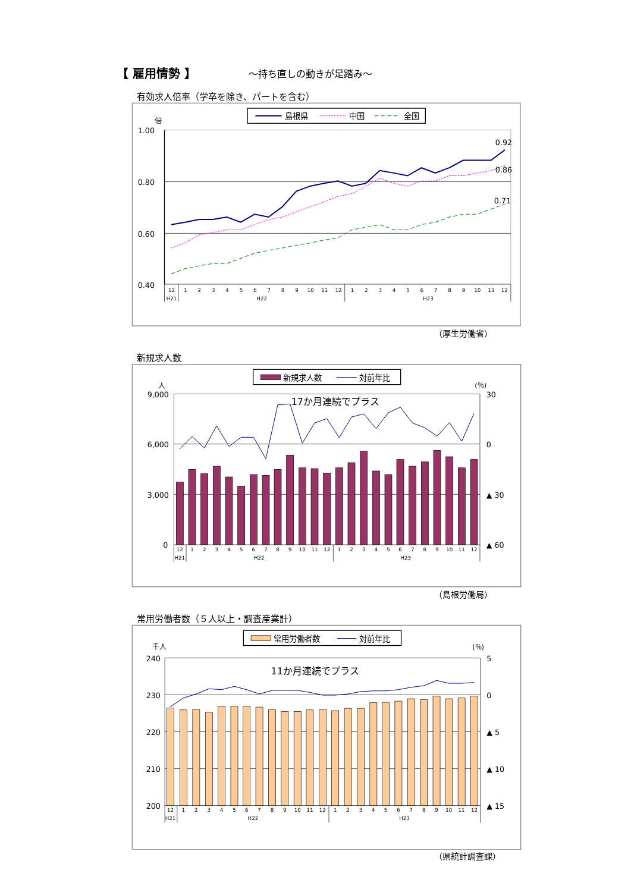【 雇用情勢 】 ～持ち直しの動きが足踏み～
有効求人倍率（学卒を除き、パートを含む）
島根県
中国
全国
倍
1.00
0.80
0.60
0.40
0.92
0.86
0.71
12
1
2
3
4
5
6
7
8
9
10
11
12
1
2
3
4
5
6
7
8
9
10
11
12
H21
H22
H23
（厚生労働省）
新規求人数
新規求人数
対前年比
人
(％)
9,000
6,000
3,000
0
30
0
▲ 30
▲ 60
17か月連続でプラス
12
1
2
3
4
5
6
7
8
9
10
11
12
1
2
3
4
5
6
7
8
9
10
11
12
H21
H22
H23
（島根労働局）
常用労働者数（５人以上・調査産業計）
常用労働者数
対前年比
千人
(％)
240
230
220
210
200
5
0
▲ 5
▲ 10
▲ 15
11か月連続でプラス
12
1
2
3
4
5
6
7
8
9
10
11
12
1
2
3
4
5
6
7
8
9
10
11
12
H21
H22
H23
（県統計調査課）